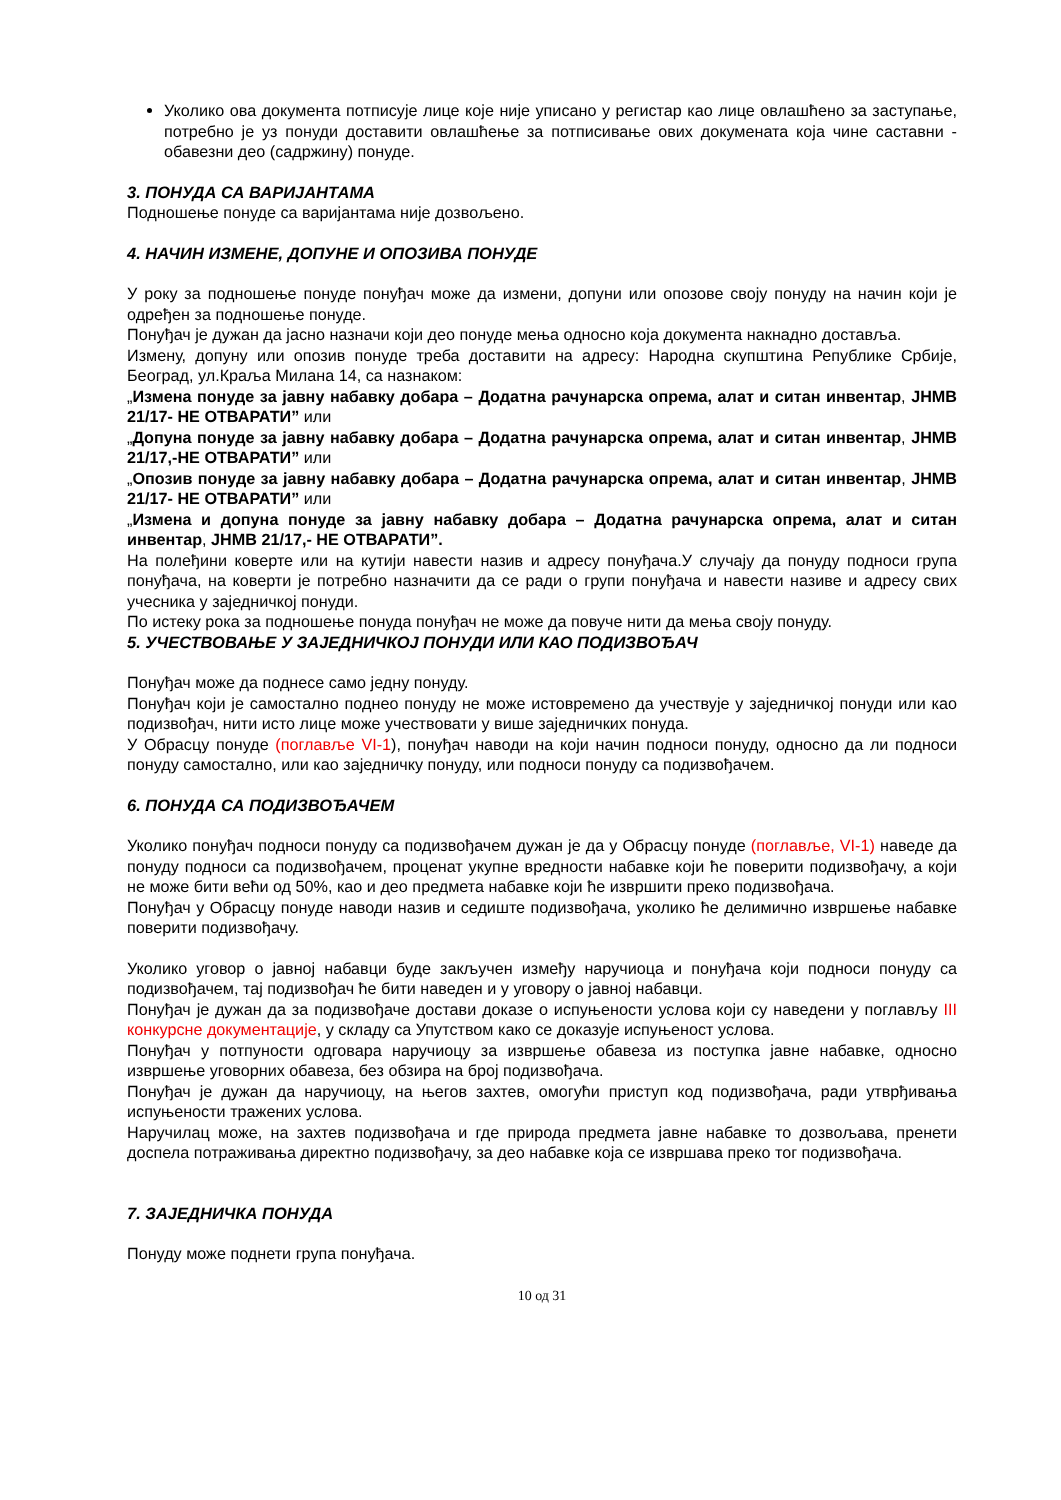Уколико ова документа потписује лице које није уписано у регистар као лице овлашћено за заступање, потребно је уз понуди доставити овлашћење за потписивање ових докумената која чине саставни - обавезни део (садржину) понуде.
3. ПОНУДА СА ВАРИЈАНТАМА
Подношење понуде са варијантама није дозвољено.
4. НАЧИН ИЗМЕНЕ, ДОПУНЕ И ОПОЗИВА ПОНУДЕ
У року за подношење понуде понуђач може да измени, допуни или опозове своју понуду на начин који је одређен за подношење понуде.
Понуђач је дужан да јасно назначи који део понуде мења односно која документа накнадно доставља.
Измену, допуну или опозив понуде треба доставити на адресу: Народна скупштина Републике Србије, Београд, ул.Краља Милана 14, са назнаком:
„Измена понуде за јавну набавку добара – Додатна рачунарска опрема, алат и ситан инвентар, ЈНМВ 21/17- НЕ ОТВАРАТИ” или
„Допуна понуде за јавну набавку добара – Додатна рачунарска опрема, алат и ситан инвентар, ЈНМВ 21/17,-НЕ ОТВАРАТИ” или
„Опозив понуде за јавну набавку добара – Додатна рачунарска опрема, алат и ситан инвентар, ЈНМВ 21/17- НЕ ОТВАРАТИ” или
„Измена и допуна понуде за јавну набавку добара – Додатна рачунарска опрема, алат и ситан инвентар, ЈНМВ 21/17,- НЕ ОТВАРАТИ”.
На полеђини коверте или на кутији навести назив и адресу понуђача.У случају да понуду подноси група понуђача, на коверти је потребно назначити да се ради о групи понуђача и навести називе и адресу свих учесника у заједничкој понуди.
По истеку рока за подношење понуда понуђач не може да повуче нити да мења своју понуду.
5. УЧЕСТВОВАЊЕ У ЗАЈЕДНИЧКОЈ ПОНУДИ ИЛИ КАО ПОДИЗВОЂАЧ
Понуђач може да поднесе само једну понуду.
Понуђач који је самостално поднео понуду не може истовремено да учествује у заједничкој понуди или као подизвођач, нити исто лице може учествовати у више заједничких понуда.
У Обрасцу понуде (поглавље VI-1), понуђач наводи на који начин подноси понуду, односно да ли подноси понуду самостално, или као заједничку понуду, или подноси понуду са подизвођачем.
6. ПОНУДА СА ПОДИЗВОЂАЧЕМ
Уколико понуђач подноси понуду са подизвођачем дужан је да у Обрасцу понуде (поглавље, VI-1) наведе да понуду подноси са подизвођачем, проценат укупне вредности набавке који ће поверити подизвођачу, а који не може бити већи од 50%, као и део предмета набавке који ће извршити преко подизвођача.
Понуђач у Обрасцу понуде наводи назив и седиште подизвођача, уколико ће делимично извршење набавке поверити подизвођачу.
Уколико уговор о јавној набавци буде закључен између наручиоца и понуђача који подноси понуду са подизвођачем, тај подизвођач ће бити наведен и у уговору о јавној набавци.
Понуђач је дужан да за подизвођаче достави доказе о испуњености услова који су наведени у поглављу III конкурсне документације, у складу са Упутством како се доказује испуњеност услова.
Понуђач у потпуности одговара наручиоцу за извршење обавеза из поступка јавне набавке, односно извршење уговорних обавеза, без обзира на број подизвођача.
Понуђач је дужан да наручиоцу, на његов захтев, омогући приступ код подизвођача, ради утврђивања испуњености тражених услова.
Наручилац може, на захтев подизвођача и где природа предмета јавне набавке то дозвољава, пренети доспела потраживања директно подизвођачу, за део набавке која се извршава преко тог подизвођача.
7. ЗАЈЕДНИЧКА ПОНУДА
Понуду може поднети група понуђача.
10 од 31